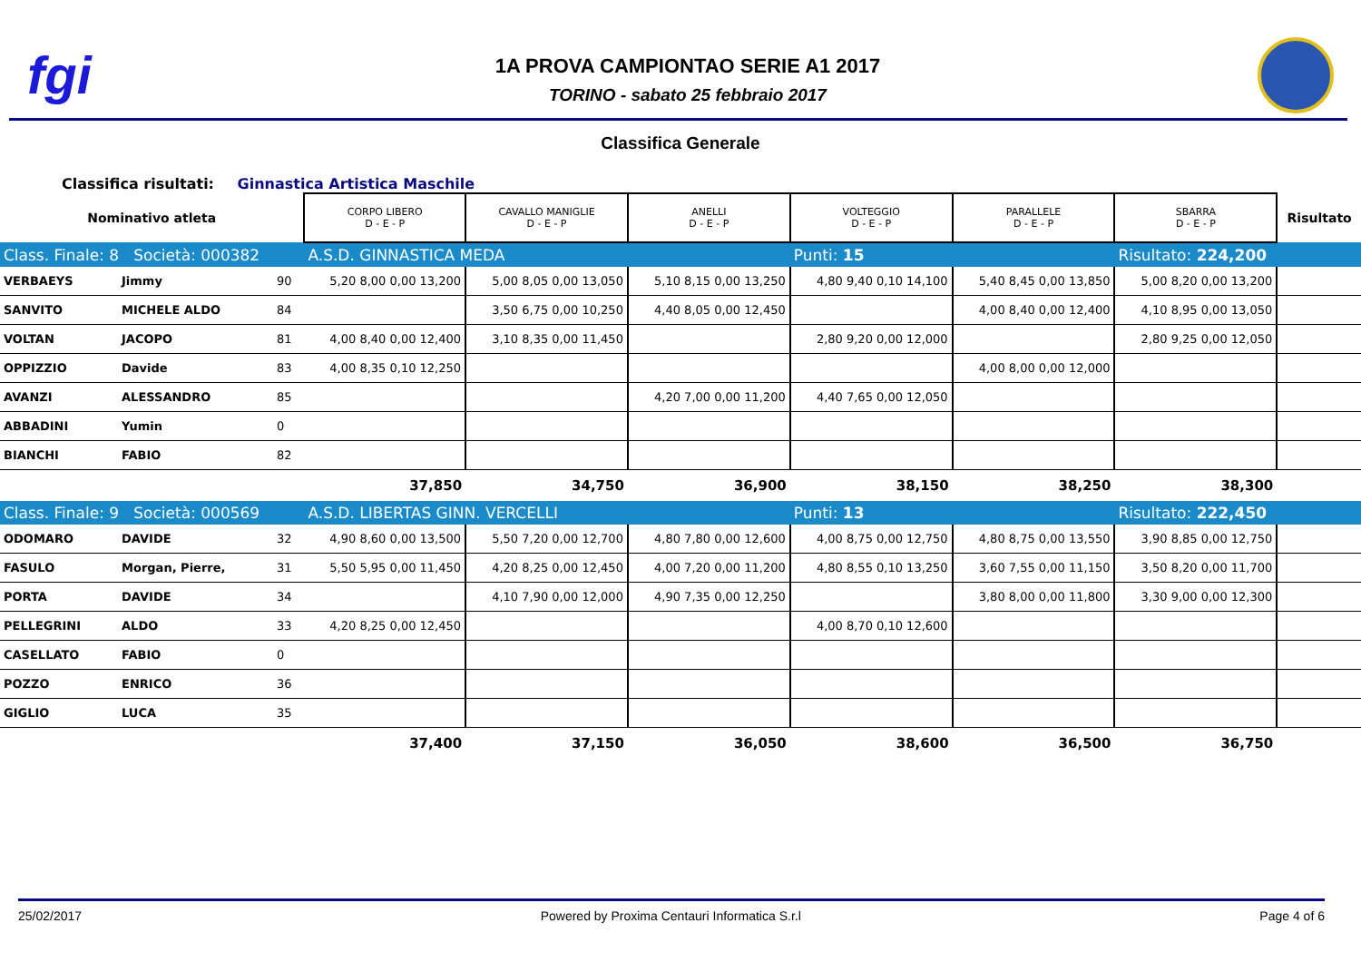fgi
1A PROVA CAMPIONTAO SERIE A1 2017
TORINO - sabato 25 febbraio 2017
Classifica Generale
Classifica risultati: Ginnastica Artistica Maschile
| Nominativo atleta | | | CORPO LIBERO D - E - P | CAVALLO MANIGLIE D - E - P | ANELLI D - E - P | VOLTEGGIO D - E - P | PARALLELE D - E - P | SBARRA D - E - P | Risultato |
| --- | --- | --- | --- | --- | --- | --- | --- | --- | --- |
| Class. Finale: 8 Società: 000382 | | | A.S.D. GINNASTICA MEDA | | | Punti: 15 | | Risultato: 224,200 | |
| VERBAEYS | Jimmy | 90 | 5,20 8,00 0,00 13,200 | 5,00 8,05 0,00 13,050 | 5,10 8,15 0,00 13,250 | 4,80 9,40 0,10 14,100 | 5,40 8,45 0,00 13,850 | 5,00 8,20 0,00 13,200 | |
| SANVITO | MICHELE ALDO | 84 | | 3,50 6,75 0,00 10,250 | 4,40 8,05 0,00 12,450 | | 4,00 8,40 0,00 12,400 | 4,10 8,95 0,00 13,050 | |
| VOLTAN | JACOPO | 81 | 4,00 8,40 0,00 12,400 | 3,10 8,35 0,00 11,450 | | 2,80 9,20 0,00 12,000 | | 2,80 9,25 0,00 12,050 | |
| OPPIZZIO | Davide | 83 | 4,00 8,35 0,10 12,250 | | | | 4,00 8,00 0,00 12,000 | | |
| AVANZI | ALESSANDRO | 85 | | | 4,20 7,00 0,00 11,200 | 4,40 7,65 0,00 12,050 | | | |
| ABBADINI | Yumin | 0 | | | | | | | |
| BIANCHI | FABIO | 82 | | | | | | | |
| | | | 37,850 | 34,750 | 36,900 | 38,150 | 38,250 | 38,300 | |
| Class. Finale: 9 Società: 000569 | | | A.S.D. LIBERTAS GINN. VERCELLI | | | Punti: 13 | | Risultato: 222,450 | |
| ODOMARO | DAVIDE | 32 | 4,90 8,60 0,00 13,500 | 5,50 7,20 0,00 12,700 | 4,80 7,80 0,00 12,600 | 4,00 8,75 0,00 12,750 | 4,80 8,75 0,00 13,550 | 3,90 8,85 0,00 12,750 | |
| FASULO | Morgan, Pierre, | 31 | 5,50 5,95 0,00 11,450 | 4,20 8,25 0,00 12,450 | 4,00 7,20 0,00 11,200 | 4,80 8,55 0,10 13,250 | 3,60 7,55 0,00 11,150 | 3,50 8,20 0,00 11,700 | |
| PORTA | DAVIDE | 34 | | 4,10 7,90 0,00 12,000 | 4,90 7,35 0,00 12,250 | | 3,80 8,00 0,00 11,800 | 3,30 9,00 0,00 12,300 | |
| PELLEGRINI | ALDO | 33 | 4,20 8,25 0,00 12,450 | | | 4,00 8,70 0,10 12,600 | | | |
| CASELLATO | FABIO | 0 | | | | | | | |
| POZZO | ENRICO | 36 | | | | | | | |
| GIGLIO | LUCA | 35 | | | | | | | |
| | | | 37,400 | 37,150 | 36,050 | 38,600 | 36,500 | 36,750 | |
25/02/2017 Powered by Proxima Centauri Informatica S.r.l Page 4 of 6